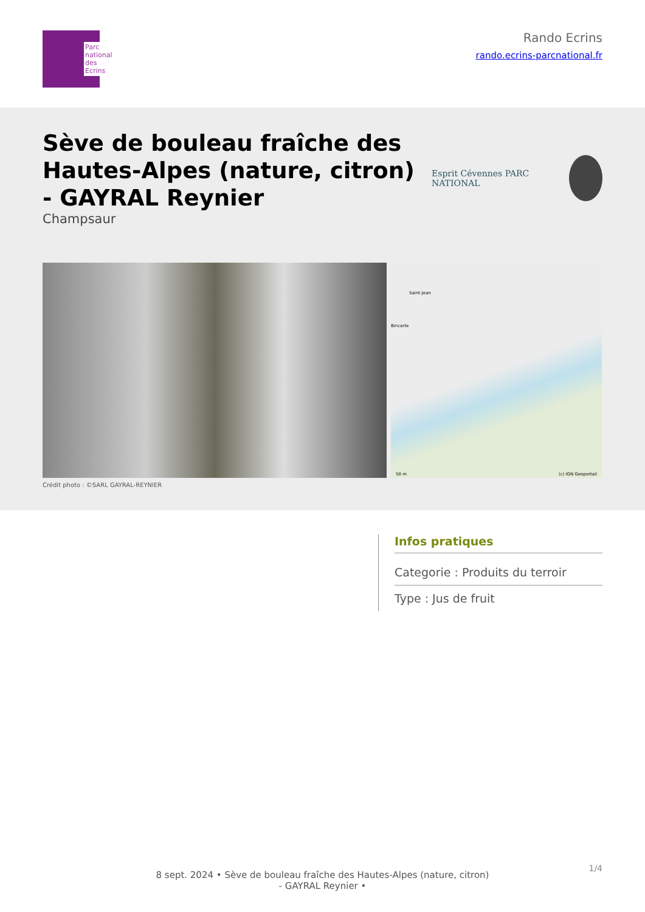Parc national des Ecrins
Rando Ecrins
rando.ecrins-parcnational.fr
Sève de bouleau fraîche des Hautes-Alpes (nature, citron) - GAYRAL Reynier
Champsaur
Esprit Cévennes PARC NATIONAL
Saint-Jean
Bincarte
50 m (c) IGN Geoportail
Crédit photo : ©SARL GAYRAL-REYNIER
Infos pratiques
Categorie : Produits du terroir
Type : Jus de fruit
8 sept. 2024 • Sève de bouleau fraîche des Hautes-Alpes (nature, citron)
- GAYRAL Reynier •
1/4